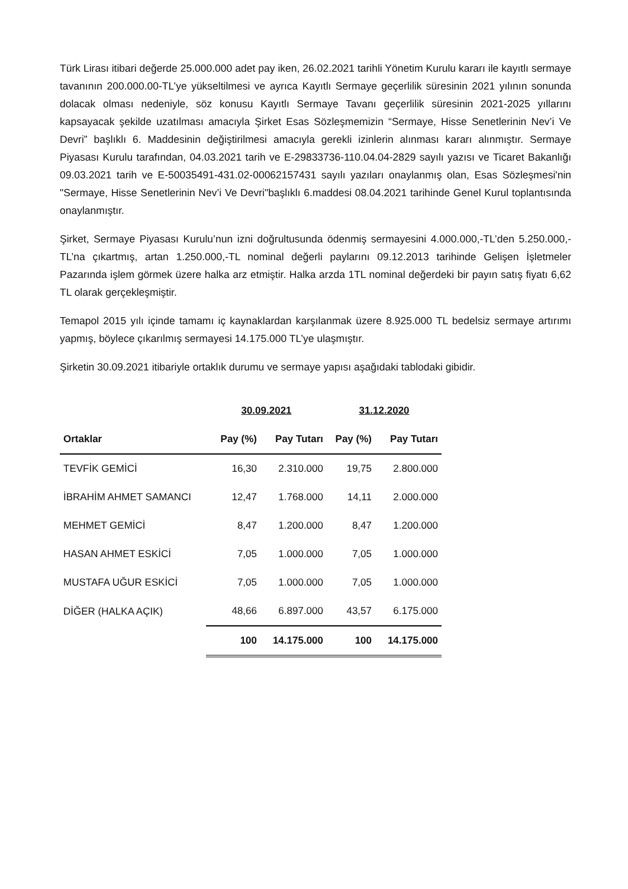Türk Lirası itibari değerde 25.000.000 adet pay iken, 26.02.2021 tarihli Yönetim Kurulu kararı ile kayıtlı sermaye tavanının 200.000.00-TL’ye yükseltilmesi ve ayrıca Kayıtlı Sermaye geçerlilik süresinin 2021 yılının sonunda dolacak olması nedeniyle, söz konusu Kayıtlı Sermaye Tavanı geçerlilik süresinin 2021-2025 yıllarını kapsayacak şekilde uzatılması amacıyla Şirket Esas Sözleşmemizin “Sermaye, Hisse Senetlerinin Nev’i Ve Devri” başlıklı 6. Maddesinin değiştirilmesi amacıyla gerekli izinlerin alınması kararı alınmıştır. Sermaye Piyasası Kurulu tarafından, 04.03.2021 tarih ve E-29833736-110.04.04-2829 sayılı yazısı ve Ticaret Bakanlığı 09.03.2021 tarih ve E-50035491-431.02-00062157431 sayılı yazıları onaylanmış olan, Esas Sözleşmesi'nin "Sermaye, Hisse Senetlerinin Nev’i Ve Devri"başlıklı 6.maddesi 08.04.2021 tarihinde Genel Kurul toplantısında onaylanmıştır.
Şirket, Sermaye Piyasası Kurulu’nun izni doğrultusunda ödenmiş sermayesini 4.000.000,-TL’den 5.250.000,-TL’na çıkartmış, artan 1.250.000,-TL nominal değerli paylarını 09.12.2013 tarihinde Gelişen İşletmeler Pazarında işlem görmek üzere halka arz etmiştir. Halka arzda 1TL nominal değerdeki bir payın satış fiyatı 6,62 TL olarak gerçekleşmiştir.
Temapol 2015 yılı içinde tamamı iç kaynaklardan karşılanmak üzere 8.925.000 TL bedelsiz sermaye artırımı yapmış, böylece çıkarılmış sermayesi 14.175.000 TL’ye ulaşmıştır.
Şirketin 30.09.2021 itibariyle ortaklık durumu ve sermaye yapısı aşağıdaki tablodaki gibidir.
| | 30.09.2021 | | 31.12.2020 | |
| --- | --- | --- | --- | --- |
| Ortaklar | Pay (%) | Pay Tutarı | Pay (%) | Pay Tutarı |
| TEVFİK GEMİCİ | 16,30 | 2.310.000 | 19,75 | 2.800.000 |
| İBRAHİM AHMET SAMANCI | 12,47 | 1.768.000 | 14,11 | 2.000.000 |
| MEHMET GEMİCİ | 8,47 | 1.200.000 | 8,47 | 1.200.000 |
| HASAN AHMET ESKİCİ | 7,05 | 1.000.000 | 7,05 | 1.000.000 |
| MUSTAFA UĞUR ESKİCİ | 7,05 | 1.000.000 | 7,05 | 1.000.000 |
| DİĞER (HALKA AÇIK) | 48,66 | 6.897.000 | 43,57 | 6.175.000 |
| | 100 | 14.175.000 | 100 | 14.175.000 |